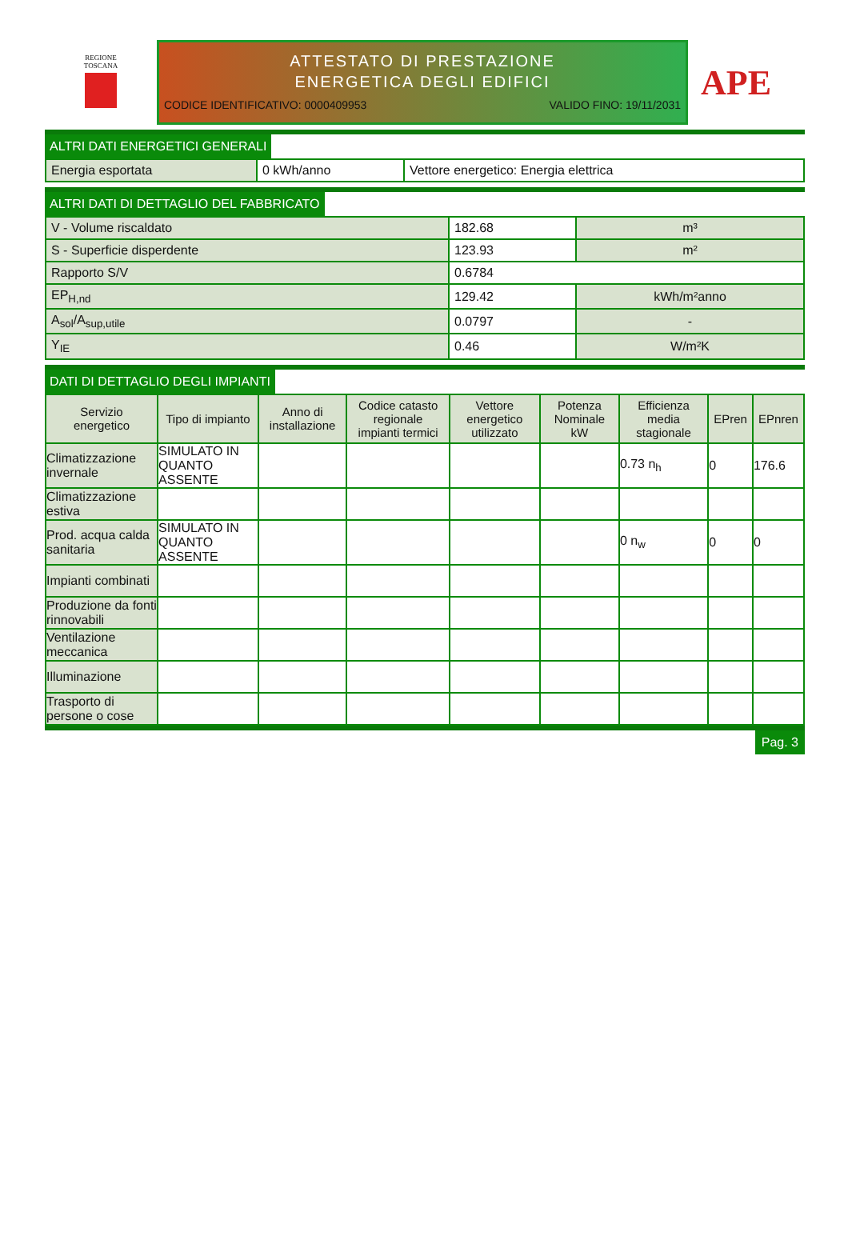REGIONE
TOSCANA
ATTESTATO DI PRESTAZIONE
ENERGETICA DEGLI EDIFICI
CODICE IDENTIFICATIVO: 0000409953 VALIDO FINO: 19/11/2031
APE
ALTRI DATI ENERGETICI GENERALI
| Energia esportata | 0 kWh/anno | Vettore energetico: Energia elettrica |
ALTRI DATI DI DETTAGLIO DEL FABBRICATO
| V - Volume riscaldato | 182.68 | m³ |
| S - Superficie disperdente | 123.93 | m² |
| Rapporto S/V | 0.6784 | |
| EP<sub>H,nd</sub> | 129.42 | kWh/m²anno |
| A<sub>sol</sub>/A<sub>sup,utile</sub> | 0.0797 | - |
| Y<sub>IE</sub> | 0.46 | W/m²K |
DATI DI DETTAGLIO DEGLI IMPIANTI
| Servizio energetico | Tipo di impianto | Anno di installazione | Codice catasto regionale impianti termici | Vettore energetico utilizzato | Potenza Nominale kW | Efficienza media stagionale | EPren | EPnren |
| --- | --- | --- | --- | --- | --- | --- | --- | --- |
| Climatizzazione invernale | SIMULATO IN QUANTO ASSENTE | | | | | 0.73 n<sub>h</sub> | 0 | 176.6 |
| Climatizzazione estiva | | | | | | | | |
| Prod. acqua calda sanitaria | SIMULATO IN QUANTO ASSENTE | | | | | 0 n<sub>w</sub> | 0 | 0 |
| Impianti combinati | | | | | | | | |
| Produzione da fonti rinnovabili | | | | | | | | |
| Ventilazione meccanica | | | | | | | | |
| Illuminazione | | | | | | | | |
| Trasporto di persone o cose | | | | | | | | |
Pag. 3